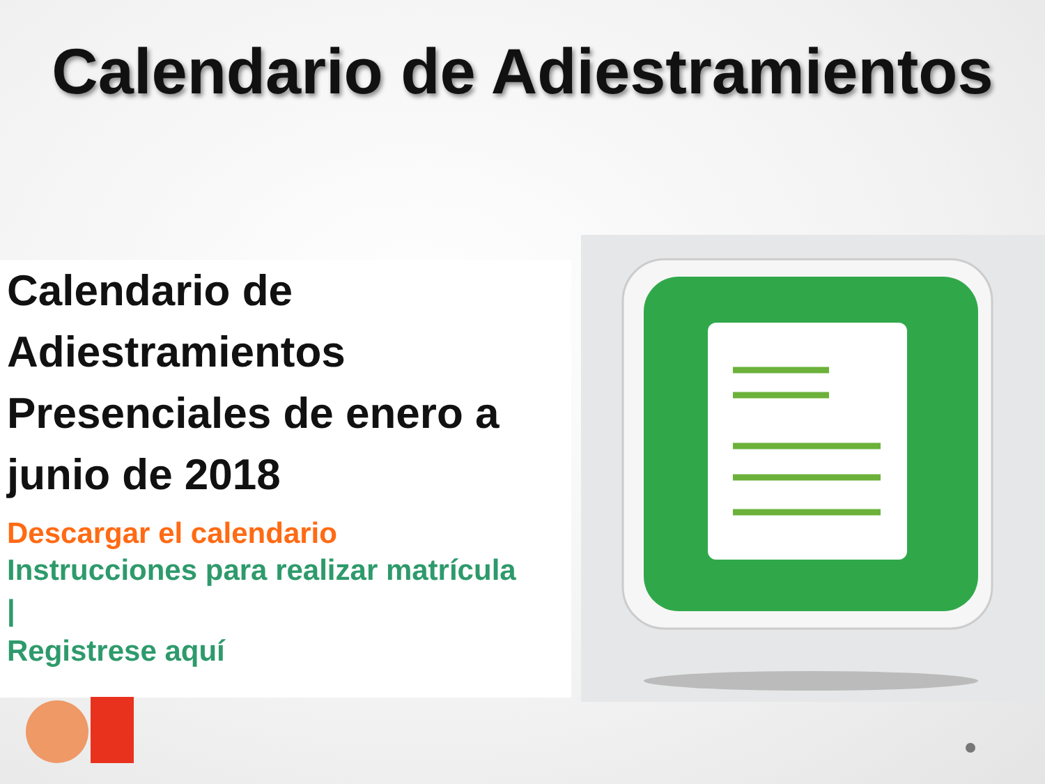Calendario de Adiestramientos
Calendario de Adiestramientos Presenciales de enero a junio de 2018
Descargar el calendario
Instrucciones para realizar matrícula
|
Registrese aquí